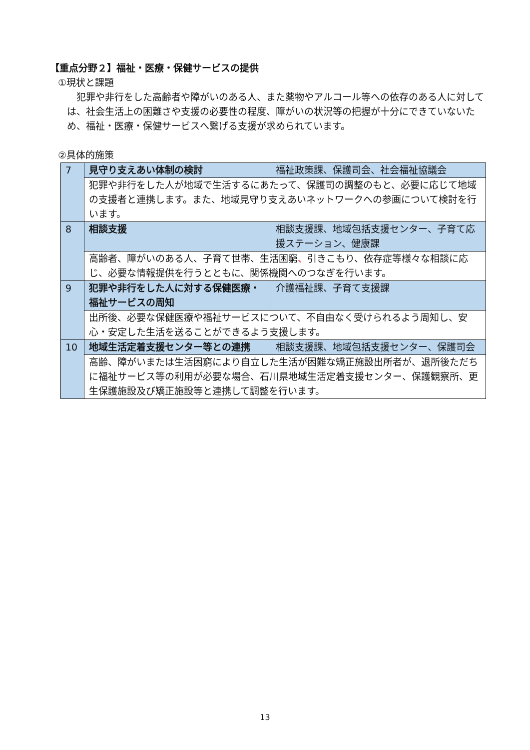【重点分野２】福祉・医療・保健サービスの提供
①現状と課題
犯罪や非行をした高齢者や障がいのある人、また薬物やアルコール等への依存のある人に対しては、社会生活上の困難さや支援の必要性の程度、障がいの状況等の把握が十分にできていないため、福祉・医療・保健サービスへ繋げる支援が求められています。
②具体的施策
| 7 | 見守り支えあい体制の検討 | 福祉政策課、保護司会、社会福祉協議会 |
| | 犯罪や非行をした人が地域で生活するにあたって、保護司の調整のもと、必要に応じて地域の支援者と連携します。また、地域見守り支えあいネットワークへの参画について検討を行います。 | |
| 8 | 相談支援 | 相談支援課、地域包括支援センター、子育て応援ステーション、健康課 |
| | 高齢者、障がいのある人、子育て世帯、生活困窮 、 引きこもり、依存症等様々な相談に応じ、必要な情報提供を行うとともに、関係機関へのつなぎを行います。 | |
| 9 | 犯罪や非行をした人に対する保健医療・福祉サービスの周知 | 介護福祉課、子育て支援課 |
| | 出所後、必要な保健医療や福祉サービスについて、不自由なく受けられるよう周知し、安心・安定した生活を送ることができるよう支援します。 | |
| 10 | 地域生活定着支援センター等との連携 | 相談支援課、地域包括支援センター、保護司会 |
| | 高齢、障がいまたは生活困窮により自立した生活が困難な矯正施設出所者が、退所後ただちに福祉サービス等の利用が必要な場合、石川県地域生活定着支援センター、保護観察所、更生保護施設及び矯正施設等と連携して調整を行います。 | |
13